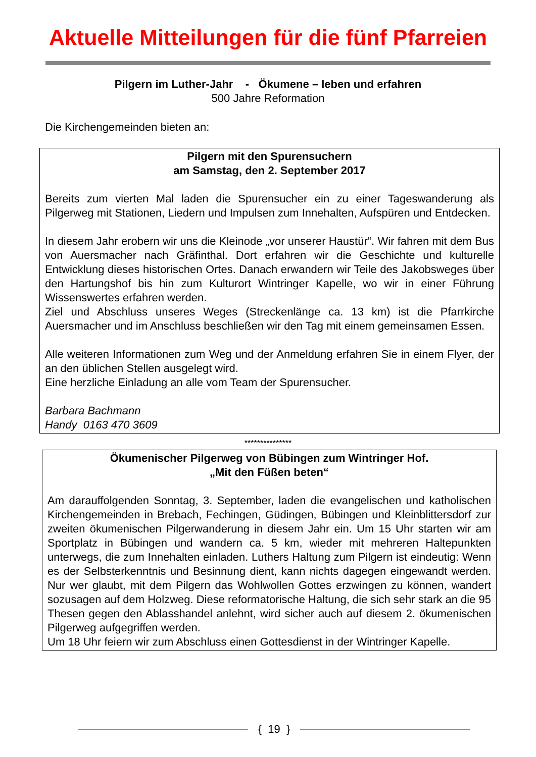Aktuelle Mitteilungen für die fünf Pfarreien
Pilgern im Luther-Jahr - Ökumene – leben und erfahren
500 Jahre Reformation
Die Kirchengemeinden bieten an:
Pilgern mit den Spurensuchern
am Samstag, den 2. September 2017
Bereits zum vierten Mal laden die Spurensucher ein zu einer Tageswanderung als Pilgerweg mit Stationen, Liedern und Impulsen zum Innehalten, Aufspüren und Entdecken.
In diesem Jahr erobern wir uns die Kleinode „vor unserer Haustür“. Wir fahren mit dem Bus von Auersmacher nach Gräfinthal. Dort erfahren wir die Geschichte und kulturelle Entwicklung dieses historischen Ortes. Danach erwandern wir Teile des Jakobsweges über den Hartungshof bis hin zum Kulturort Wintringer Kapelle, wo wir in einer Führung Wissenswertes erfahren werden.
Ziel und Abschluss unseres Weges (Streckenlänge ca. 13 km) ist die Pfarrkirche Auersmacher und im Anschluss beschließen wir den Tag mit einem gemeinsamen Essen.
Alle weiteren Informationen zum Weg und der Anmeldung erfahren Sie in einem Flyer, der an den üblichen Stellen ausgelegt wird.
Eine herzliche Einladung an alle vom Team der Spurensucher.
Barbara Bachmann
Handy 0163 470 3609
***************
Ökumenischer Pilgerweg von Bübingen zum Wintringer Hof.
„Mit den Füßen beten“
Am darauffolgenden Sonntag, 3. September, laden die evangelischen und katholischen Kirchengemeinden in Brebach, Fechingen, Güdingen, Bübingen und Kleinblittersdorf zur zweiten ökumenischen Pilgerwanderung in diesem Jahr ein. Um 15 Uhr starten wir am Sportplatz in Bübingen und wandern ca. 5 km, wieder mit mehreren Haltepunkten unterwegs, die zum Innehalten einladen. Luthers Haltung zum Pilgern ist eindeutig: Wenn es der Selbsterkenntnis und Besinnung dient, kann nichts dagegen eingewandt werden. Nur wer glaubt, mit dem Pilgern das Wohlwollen Gottes erzwingen zu können, wandert sozusagen auf dem Holzweg. Diese reformatorische Haltung, die sich sehr stark an die 95 Thesen gegen den Ablasshandel anlehnt, wird sicher auch auf diesem 2. ökumenischen Pilgerweg aufgegriffen werden.
Um 18 Uhr feiern wir zum Abschluss einen Gottesdienst in der Wintringer Kapelle.
{ 19 }